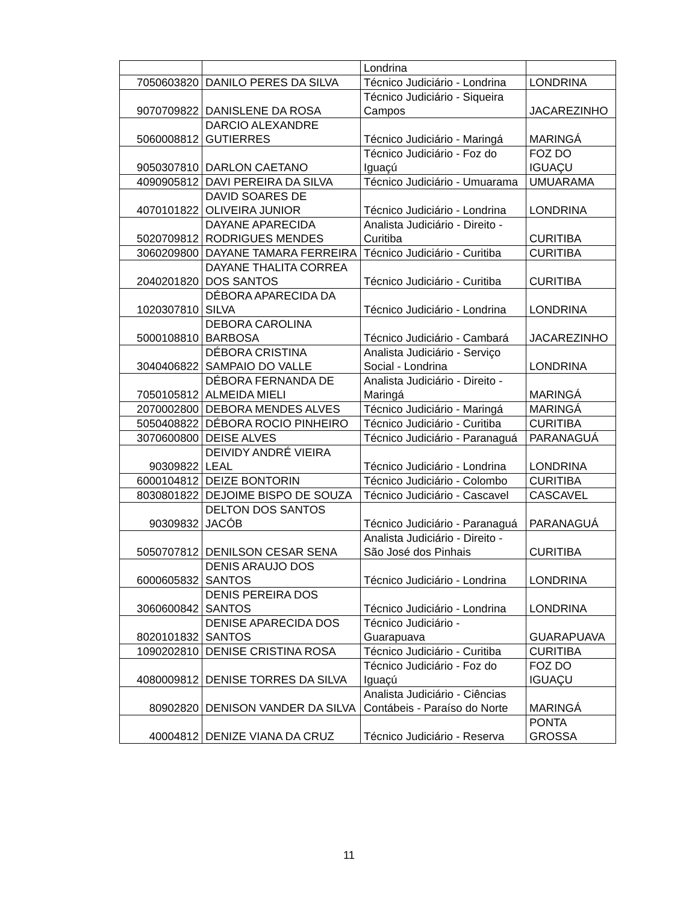| | | Londrina | |
| 7050603820 | DANILO PERES DA SILVA | Técnico Judiciário - Londrina | LONDRINA |
| 9070709822 | DANISLENE DA ROSA | Técnico Judiciário - Siqueira Campos | JACAREZINHO |
| 5060008812 | DARCIO ALEXANDRE GUTIERRES | Técnico Judiciário - Maringá | MARINGÁ |
| 9050307810 | DARLON CAETANO | Técnico Judiciário - Foz do Iguaçú | FOZ DO IGUAÇU |
| 4090905812 | DAVI PEREIRA DA SILVA | Técnico Judiciário - Umuarama | UMUARAMA |
| 4070101822 | DAVID SOARES DE OLIVEIRA JUNIOR | Técnico Judiciário - Londrina | LONDRINA |
| 5020709812 | DAYANE APARECIDA RODRIGUES MENDES | Analista Judiciário - Direito - Curitiba | CURITIBA |
| 3060209800 | DAYANE TAMARA FERREIRA | Técnico Judiciário - Curitiba | CURITIBA |
| 2040201820 | DAYANE THALITA CORREA DOS SANTOS | Técnico Judiciário - Curitiba | CURITIBA |
| 1020307810 | DÉBORA APARECIDA DA SILVA | Técnico Judiciário - Londrina | LONDRINA |
| 5000108810 | DEBORA CAROLINA BARBOSA | Técnico Judiciário - Cambará | JACAREZINHO |
| 3040406822 | DÉBORA CRISTINA SAMPAIO DO VALLE | Analista Judiciário - Serviço Social - Londrina | LONDRINA |
| 7050105812 | DÉBORA FERNANDA DE ALMEIDA MIELI | Analista Judiciário - Direito - Maringá | MARINGÁ |
| 2070002800 | DEBORA MENDES ALVES | Técnico Judiciário - Maringá | MARINGÁ |
| 5050408822 | DÉBORA ROCIO PINHEIRO | Técnico Judiciário - Curitiba | CURITIBA |
| 3070600800 | DEISE ALVES | Técnico Judiciário - Paranaguá | PARANAGUÁ |
| 90309822 | DEIVIDY ANDRÉ VIEIRA LEAL | Técnico Judiciário - Londrina | LONDRINA |
| 6000104812 | DEIZE BONTORIN | Técnico Judiciário - Colombo | CURITIBA |
| 8030801822 | DEJOIME BISPO DE SOUZA | Técnico Judiciário - Cascavel | CASCAVEL |
| 90309832 | DELTON DOS SANTOS JACÓB | Técnico Judiciário - Paranaguá | PARANAGUÁ |
| 5050707812 | DENILSON CESAR SENA | Analista Judiciário - Direito - São José dos Pinhais | CURITIBA |
| 6000605832 | DENIS ARAUJO DOS SANTOS | Técnico Judiciário - Londrina | LONDRINA |
| 3060600842 | DENIS PEREIRA DOS SANTOS | Técnico Judiciário - Londrina | LONDRINA |
| 8020101832 | DENISE APARECIDA DOS SANTOS | Técnico Judiciário - Guarapuava | GUARAPUAVA |
| 1090202810 | DENISE CRISTINA ROSA | Técnico Judiciário - Curitiba | CURITIBA |
| 4080009812 | DENISE TORRES DA SILVA | Técnico Judiciário - Foz do Iguaçú | FOZ DO IGUAÇU |
| 80902820 | DENISON VANDER DA SILVA | Analista Judiciário - Ciências Contábeis - Paraíso do Norte | MARINGÁ |
| 40004812 | DENIZE VIANA DA CRUZ | Técnico Judiciário - Reserva | PONTA GROSSA |
11